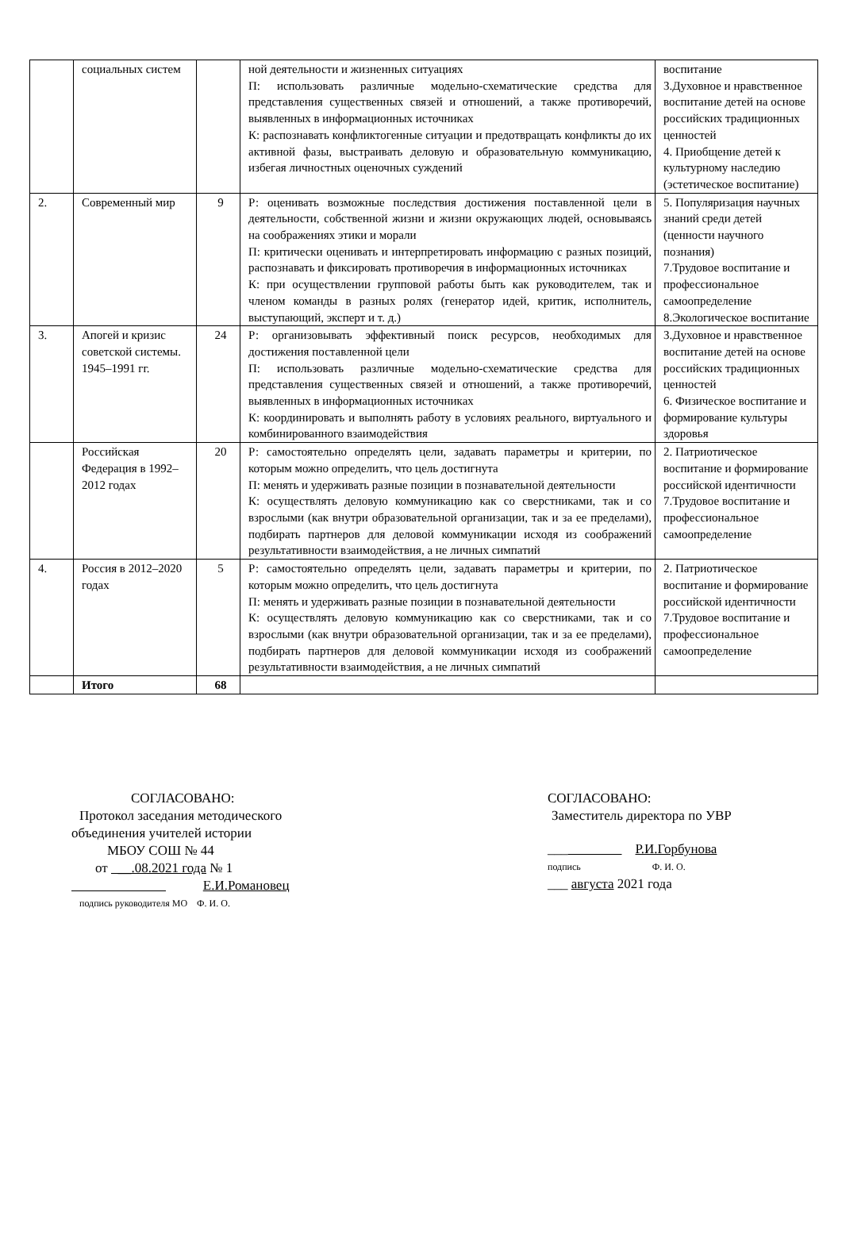| | социальных систем | | ной деятельности и жизненных ситуациях П: использовать различные модельно-схематические средства для представления существенных связей и отношений, а также противоречий, выявленных в информационных источниках К: распознавать конфликтогенные ситуации и предотвращать конфликты до их активной фазы, выстраивать деловую и образовательную коммуникацию, избегая личностных оценочных суждений | воспитание 3.Духовное и нравственное воспитание детей на основе российских традиционных ценностей 4. Приобщение детей к культурному наследию (эстетическое воспитание) |
| 2. | Современный мир | 9 | Р: оценивать возможные последствия достижения поставленной цели в деятельности, собственной жизни и жизни окружающих людей, основываясь на соображениях этики и морали П: критически оценивать и интерпретировать информацию с разных позиций, распознавать и фиксировать противоречия в информационных источниках К: при осуществлении групповой работы быть как руководителем, так и членом команды в разных ролях (генератор идей, критик, исполнитель, выступающий, эксперт и т. д.) | 5. Популяризация научных знаний среди детей (ценности научного познания) 7.Трудовое воспитание и профессиональное самоопределение 8.Экологическое воспитание |
| 3. | Апогей и кризис советской системы. 1945–1991 гг. | 24 | Р: организовывать эффективный поиск ресурсов, необходимых для достижения поставленной цели П: использовать различные модельно-схематические средства для представления существенных связей и отношений, а также противоречий, выявленных в информационных источниках К: координировать и выполнять работу в условиях реального, виртуального и комбинированного взаимодействия | 3.Духовное и нравственное воспитание детей на основе российских традиционных ценностей 6. Физическое воспитание и формирование культуры здоровья |
| | Российская Федерация в 1992–2012 годах | 20 | Р: самостоятельно определять цели, задавать параметры и критерии, по которым можно определить, что цель достигнута П: менять и удерживать разные позиции в познавательной деятельности К: осуществлять деловую коммуникацию как со сверстниками, так и со взрослыми (как внутри образовательной организации, так и за ее пределами), подбирать партнеров для деловой коммуникации исходя из соображений результативности взаимодействия, а не личных симпатий | 2. Патриотическое воспитание и формирование российской идентичности 7.Трудовое воспитание и профессиональное самоопределение |
| 4. | Россия в 2012–2020 годах | 5 | Р: самостоятельно определять цели, задавать параметры и критерии, по которым можно определить, что цель достигнута П: менять и удерживать разные позиции в познавательной деятельности К: осуществлять деловую коммуникацию как со сверстниками, так и со взрослыми (как внутри образовательной организации, так и за ее пределами), подбирать партнеров для деловой коммуникации исходя из соображений результативности взаимодействия, а не личных симпатий | 2. Патриотическое воспитание и формирование российской идентичности 7.Трудовое воспитание и профессиональное самоопределение |
| | Итого | 68 | | |
СОГЛАСОВАНО:
Протокол заседания методического
объединения учителей истории
МБОУ СОШ № 44
от __.08.2021 года № 1
Е.И.Романовец
подпись руководителя МО Ф. И. О.
СОГЛАСОВАНО:
Заместитель директора по УВР
___ Р.И.Горбунова
подпись Ф. И. О.
___ августа 2021 года